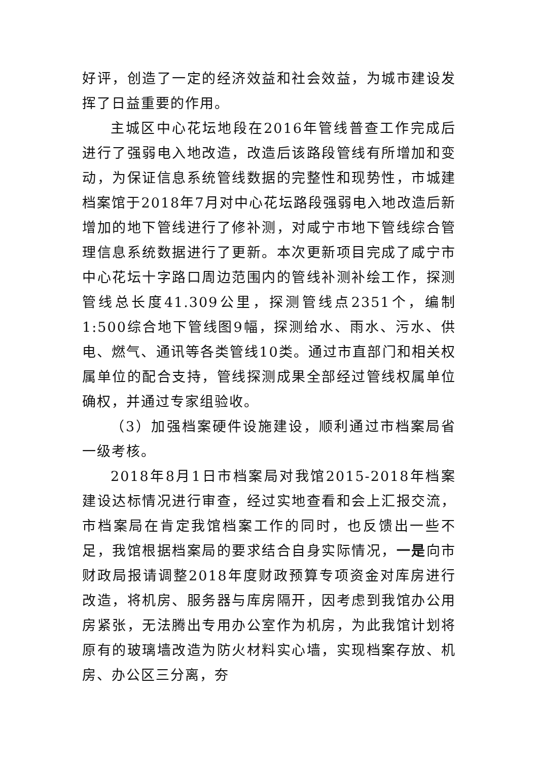好评，创造了一定的经济效益和社会效益，为城市建设发挥了日益重要的作用。
主城区中心花坛地段在2016年管线普查工作完成后进行了强弱电入地改造，改造后该路段管线有所增加和变动，为保证信息系统管线数据的完整性和现势性，市城建档案馆于2018年7月对中心花坛路段强弱电入地改造后新增加的地下管线进行了修补测，对咸宁市地下管线综合管理信息系统数据进行了更新。本次更新项目完成了咸宁市中心花坛十字路口周边范围内的管线补测补绘工作，探测管线总长度41.309公里，探测管线点2351个，编制1:500综合地下管线图9幅，探测给水、雨水、污水、供电、燃气、通讯等各类管线10类。通过市直部门和相关权属单位的配合支持，管线探测成果全部经过管线权属单位确权，并通过专家组验收。
（3）加强档案硬件设施建设，顺利通过市档案局省一级考核。
2018年8月1日市档案局对我馆2015-2018年档案建设达标情况进行审查，经过实地查看和会上汇报交流，市档案局在肯定我馆档案工作的同时，也反馈出一些不足，我馆根据档案局的要求结合自身实际情况，一是向市财政局报请调整2018年度财政预算专项资金对库房进行改造，将机房、服务器与库房隔开，因考虑到我馆办公用房紧张，无法腾出专用办公室作为机房，为此我馆计划将原有的玻璃墙改造为防火材料实心墙，实现档案存放、机房、办公区三分离，夯